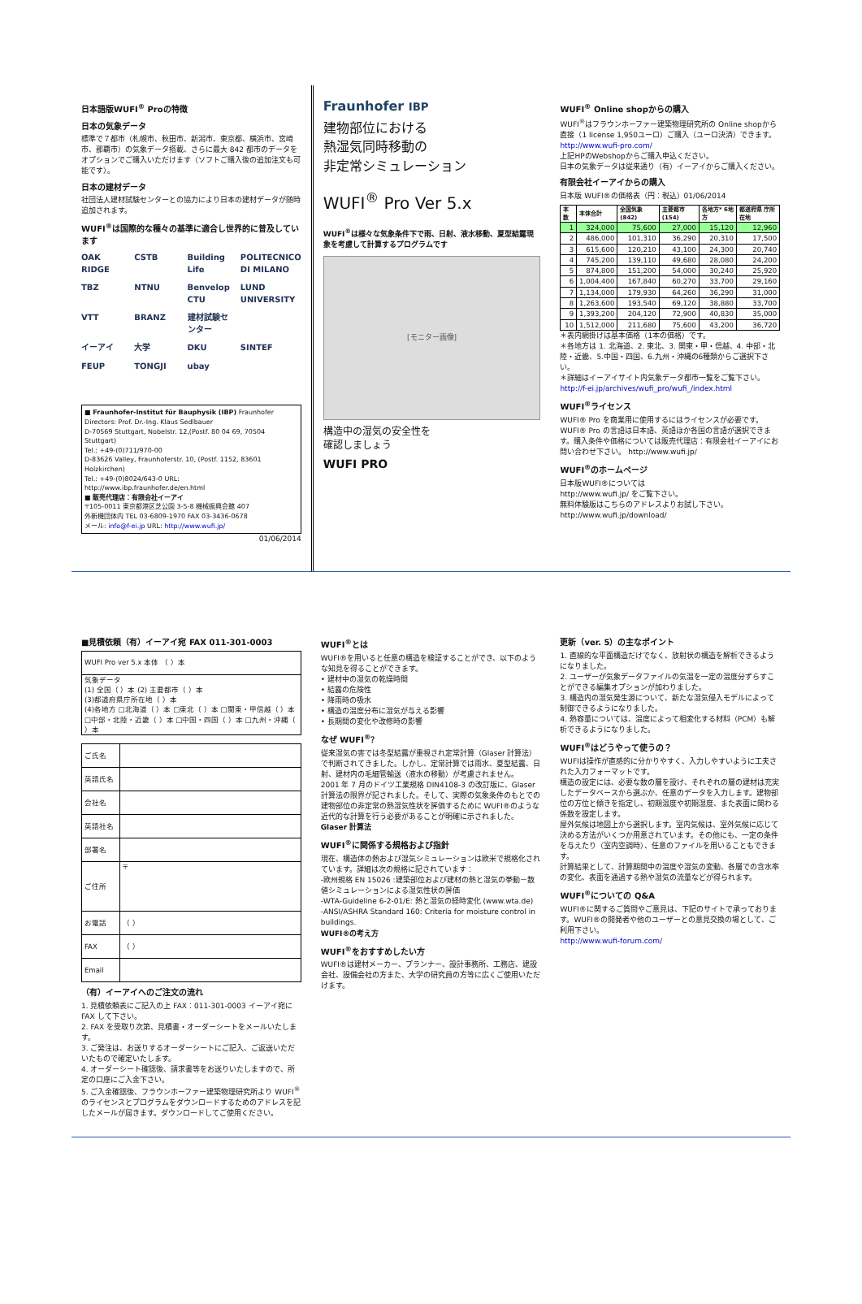日本語版WUFI<sup>®</sup> Proの特徴
日本の気象データ
標準で７都市（札幌市、秋田市、新潟市、東京都、横浜市、宮崎市、那覇市）の気象データ搭載、さらに最大 842 都市のデータをオプションでご購入いただけます（ソフトご購入後の追加注文も可能です）。
日本の建材データ
社団法人建材試験センターとの協力により日本の建材データが随時追加されます。
WUFI<sup>®</sup>は国際的な種々の基準に適合し世界的に普及しています
OAK RIDGE CSTB Building Life POLITECNICO DI MILANO TBZ NTNU Benvelop CTU LUND UNIVERSITY VTT BRANZ 建材試験センター イーアイ 大学 DKU SINTEF FEUP TONGJI ubay
■ Fraunhofer-Institut für Bauphysik (IBP) Fraunhofer
Directors: Prof. Dr.-Ing. Klaus Sedlbauer
D-70569 Stuttgart, Nobelstr. 12,(Postf. 80 04 69, 70504 Stuttgart)
Tel.: +49-(0)711/970-00
D-83626 Valley, Fraunhoferstr. 10, (Postf. 1152, 83601 Holzkirchen)
Tel.: +49-(0)8024/643-0 URL: http://www.ibp.fraunhofer.de/en.html
■ 販売代理店：有限会社イーアイ
〒105-0011 東京都港区芝公園 3-5-8 機械振興会館 407
外新機団体内 TEL 03-6809-1970 FAX 03-3436-0678
メール: info@f-ei.jp URL: http://www.wufi.jp/
01/06/2014
Fraunhofer IBP
建物部位における
熱湿気同時移動の
非定常シミュレーション
WUFI<sup>®</sup> Pro Ver 5.x
WUFI<sup>®</sup>は様々な気象条件下で雨、日射、液水移動、夏型結露現象を考慮して計算するプログラムです
[モニター画像]
構造中の湿気の安全性を
確認しましょう
WUFI PRO
WUFI<sup>®</sup> Online shopからの購入
WUFI<sup>®</sup>はフラウンホーファー建築物理研究所の Online shopから直接（1 license 1,950ユーロ）ご購入（ユーロ決済）できます。
http://www.wufi-pro.com/
上記HPのWebshopからご購入申込ください。
日本の気象データは従来通り（有）イーアイからご購入ください。
有限会社イーアイからの購入
日本版 WUFI®の価格表（円：税込）01/06/2014
| 本数 | 本体合計 | 全国気象 (842) | 主要都市 (154) | 各地方* 6地方 | 都道府県 庁所在地 |
| --- | --- | --- | --- | --- | --- |
| 1 | 324,000 | 75,600 | 27,000 | 15,120 | 12,960 |
| 2 | 486,000 | 101,310 | 36,290 | 20,310 | 17,500 |
| 3 | 615,600 | 120,210 | 43,100 | 24,300 | 20,740 |
| 4 | 745,200 | 139,110 | 49,680 | 28,080 | 24,200 |
| 5 | 874,800 | 151,200 | 54,000 | 30,240 | 25,920 |
| 6 | 1,004,400 | 167,840 | 60,270 | 33,700 | 29,160 |
| 7 | 1,134,000 | 179,930 | 64,260 | 36,290 | 31,000 |
| 8 | 1,263,600 | 193,540 | 69,120 | 38,880 | 33,700 |
| 9 | 1,393,200 | 204,120 | 72,900 | 40,830 | 35,000 |
| 10 | 1,512,000 | 211,680 | 75,600 | 43,200 | 36,720 |
＊表内網掛けは基本価格（1本の価格）です。
＊各地方は 1. 北海道、2. 東北、3. 関東・甲・信越、4. 中部・北陸・近畿、5.中国・四国、6.九州・沖縄の6種類からご選択下さい。
＊詳細はイーアイサイト内気象データ都市一覧をご覧下さい。
http://f-ei.jp/archives/wufi_pro/wufi_/index.html
WUFI<sup>®</sup>ライセンス
WUFI® Pro を商業用に使用するにはライセンスが必要です。WUFI® Pro の言語は日本語、英語ほか各国の言語が選択できます。購入条件や価格については販売代理店：有限会社イーアイにお問い合わせ下さい。 http://www.wufi.jp/
WUFI<sup>®</sup>のホームページ
日本版WUFI®については
http://www.wufi.jp/ をご覧下さい。
無料体験版はこちらのアドレスよりお試し下さい。
http://www.wufi.jp/download/
■見積依頼（有）イーアイ宛 FAX 011-301-0003
| WUFI Pro ver 5.x 本体 （ ）本 |
| 気象データ (1) 全国（ ）本 (2) 主要都市（ ）本 (3)都道府県庁所在地（ ）本 (4)各地方 □北海道（ ）本 □東北（ ）本 □関東・甲信越（ ）本□中部・北陸・近畿（ ）本 □中国・四国（ ）本 □九州・沖縄（ ）本 |
| ご氏名 | |
| 英語氏名 | |
| 会社名 | |
| 英語社名 | |
| 部署名 | |
| ご住所 | 〒 |
| お電話 | （ ） |
| FAX | （ ） |
| Email | |
（有）イーアイへのご注文の流れ
1. 見積依頼表にご記入の上 FAX：011-301-0003 イーアイ宛に FAX して下さい。
2. FAX を受取り次第、見積書・オーダーシートをメールいたします。
3. ご発注は、お送りするオーダーシートにご記入、ご返送いただいたもので確定いたします。
4. オーダーシート確認後、請求書等をお送りいたしますので、所定の口座にご入金下さい。
5. ご入金確認後、フラウンホーファー建築物理研究所より WUFI<sup>®</sup>のライセンスとプログラムをダウンロードするためのアドレスを記したメールが届きます。ダウンロードしてご使用ください。
WUFI<sup>®</sup>とは
WUFI®を用いると任意の構造を検証することができ、以下のような知見を得ることができます。
• 建材中の湿気の乾燥時間
• 結露の危険性
• 降雨時の吸水
• 構造の温度分布に湿気が与える影響
• 長期間の変化や改修時の影響
なぜ WUFI<sup>®</sup>？
従来湿気の害では冬型結露が重視され定常計算（Glaser 計算法）で判断されてきました。しかし、定常計算では雨水、夏型結露、日射、建材内の毛細管輸送（液水の移動）が考慮されません。
2001 年 7 月のドイツ工業規格 DIN4108-3 の改訂版に、Glaser 計算法の限界が記されました。そして、実際の気象条件のもとでの建物部位の非定常の熱湿気性状を評価するために WUFI®のような近代的な計算を行う必要があることが明確に示されました。 Glaser 計算法
WUFI<sup>®</sup>に関係する規格および指針
現在、構造体の熱および湿気シミュレーションは欧米で規格化されています。詳細は次の規格に記されています：
-欧州規格 EN 15026 :建築部位および建材の熱と湿気の挙動－数値シミュレーションによる湿気性状の評価
-WTA-Guideline 6-2-01/E: 熱と湿気の経時変化 (www.wta.de)
-ANSI/ASHRA Standard 160: Criteria for moisture control in buildings.
WUFI®の考え方
WUFI<sup>®</sup>をおすすめしたい方
WUFI®は建材メーカー、プランナー、設計事務所、工務店、建設会社、設備会社の方また、大学の研究員の方等に広くご使用いただけます。
更新（ver. 5）の主なポイント
1. 直線的な平面構造だけでなく、放射状の構造を解析できるようになりました。
2. ユーザーが気象データファイルの気温を一定の温度分ずらすことができる編集オプションが加わりました。
3. 構造内の湿気発生源について、新たな湿気侵入モデルによって制御できるようになりました。
4. 熱容量については、温度によって相変化する材料（PCM）も解析できるようになりました。
WUFI<sup>®</sup>はどうやって使うの？
WUFIは操作が直感的に分かりやすく、入力しやすいように工夫された入力フォーマットです。
構造の設定には、必要な数の層を設け、それぞれの層の建材は充実したデータベースから選ぶか、任意のデータを入力します。建物部位の方位と傾きを指定し、初期温度や初期湿度、また表面に関わる係数を設定します。
屋外気候は地図上から選択します。室内気候は、室外気候に応じて決める方法がいくつか用意されています。その他にも、一定の条件を与えたり（室内空調時）、任意のファイルを用いることもできます。
計算結果として、計算期間中の温度や湿気の変動、各層での含水率の変化、表面を通過する熱や湿気の流量などが得られます。
WUFI<sup>®</sup>についての Q&A
WUFI®に関するご質問やご意見は、下記のサイトで承っております。WUFI®の開発者や他のユーザーとの意見交換の場として、ご利用下さい。
http://www.wufi-forum.com/